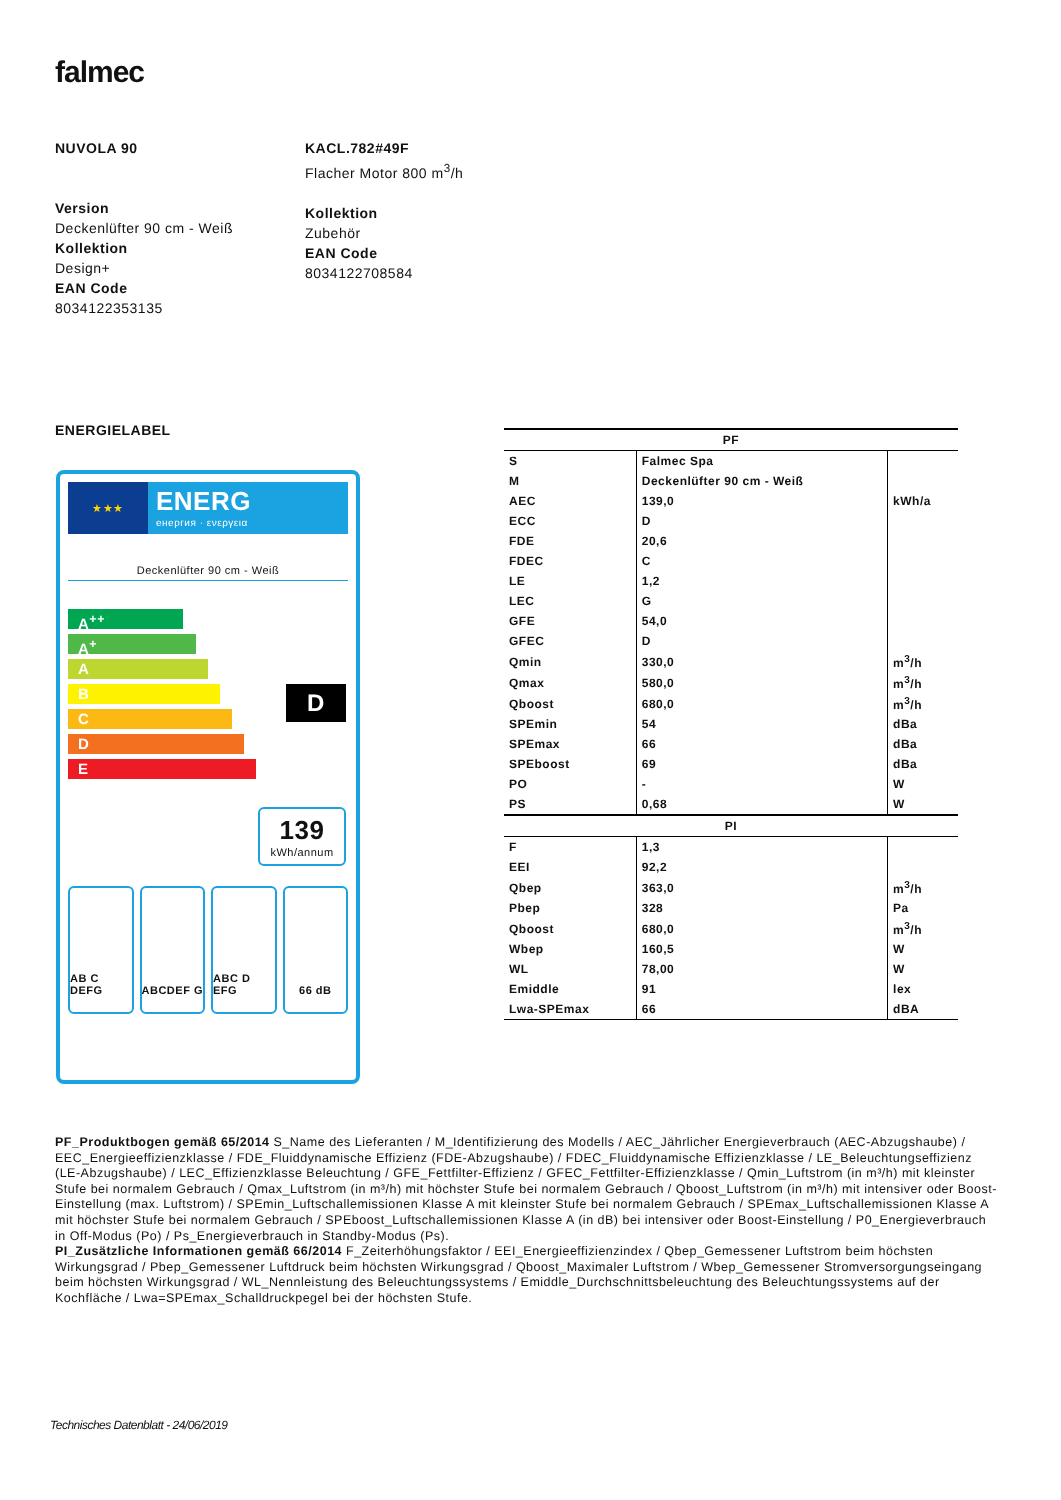falmec
NUVOLA 90
Version
Deckenlüfter 90 cm - Weiß
Kollektion
Design+
EAN Code
8034122353135
KACL.782#49F
Flacher Motor 800 m<sup>3</sup>/h
Kollektion
Zubehör
EAN Code
8034122708584
ENERGIELABEL
★★★
ENERG
енергия · ενεργεια
Deckenlüfter 90 cm - Weiß
A<sup>++</sup>
A<sup>+</sup>
A
B
C
D
E
D
139
kWh/annum
AB C DEFG ABCDEF G ABC D EFG 66 dB
| PF | | |
| --- | --- | --- |
| S | Falmec Spa | |
| M | Deckenlüfter 90 cm - Weiß | |
| AEC | 139,0 | kWh/a |
| ECC | D | |
| FDE | 20,6 | |
| FDEC | C | |
| LE | 1,2 | |
| LEC | G | |
| GFE | 54,0 | |
| GFEC | D | |
| Qmin | 330,0 | m<sup>3</sup>/h |
| Qmax | 580,0 | m<sup>3</sup>/h |
| Qboost | 680,0 | m<sup>3</sup>/h |
| SPEmin | 54 | dBa |
| SPEmax | 66 | dBa |
| SPEboost | 69 | dBa |
| PO | - | W |
| PS | 0,68 | W |
| PI | | |
| F | 1,3 | |
| EEI | 92,2 | |
| Qbep | 363,0 | m<sup>3</sup>/h |
| Pbep | 328 | Pa |
| Qboost | 680,0 | m<sup>3</sup>/h |
| Wbep | 160,5 | W |
| WL | 78,00 | W |
| Emiddle | 91 | lex |
| Lwa-SPEmax | 66 | dBA |
PF_Produktbogen gemäß 65/2014 S_Name des Lieferanten / M_Identifizierung des Modells / AEC_Jährlicher Energieverbrauch (AEC-Abzugshaube) / EEC_Energieeffizienzklasse / FDE_Fluiddynamische Effizienz (FDE-Abzugshaube) / FDEC_Fluiddynamische Effizienzklasse / LE_Beleuchtungseffizienz (LE-Abzugshaube) / LEC_Effizienzklasse Beleuchtung / GFE_Fettfilter-Effizienz / GFEC_Fettfilter-Effizienzklasse / Qmin_Luftstrom (in m³/h) mit kleinster Stufe bei normalem Gebrauch / Qmax_Luftstrom (in m³/h) mit höchster Stufe bei normalem Gebrauch / Qboost_Luftstrom (in m³/h) mit intensiver oder Boost-Einstellung (max. Luftstrom) / SPEmin_Luftschallemissionen Klasse A mit kleinster Stufe bei normalem Gebrauch / SPEmax_Luftschallemissionen Klasse A mit höchster Stufe bei normalem Gebrauch / SPEboost_Luftschallemissionen Klasse A (in dB) bei intensiver oder Boost-Einstellung / P0_Energieverbrauch in Off-Modus (Po) / Ps_Energieverbrauch in Standby-Modus (Ps).
PI_Zusätzliche Informationen gemäß 66/2014 F_Zeiterhöhungsfaktor / EEI_Energieeffizienzindex / Qbep_Gemessener Luftstrom beim höchsten Wirkungsgrad / Pbep_Gemessener Luftdruck beim höchsten Wirkungsgrad / Qboost_Maximaler Luftstrom / Wbep_Gemessener Stromversorgungseingang beim höchsten Wirkungsgrad / WL_Nennleistung des Beleuchtungssystems / Emiddle_Durchschnittsbeleuchtung des Beleuchtungssystems auf der Kochfläche / Lwa=SPEmax_Schalldruckpegel bei der höchsten Stufe.
Technisches Datenblatt - 24/06/2019